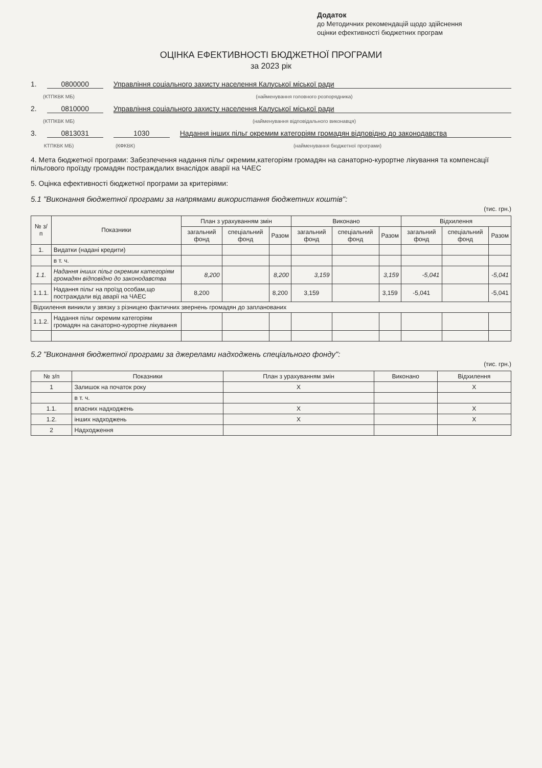Додаток
до Методичних рекомендацій щодо здійснення
оцінки ефективності бюджетних програм
ОЦІНКА ЕФЕКТИВНОСТІ БЮДЖЕТНОЇ ПРОГРАМИ
за 2023 рік
1. 0800000 Управління соціального захисту населення Калуської міської ради
(КТПКВК МБ) (найменування головного розпорядника)
2. 0810000 Управління соціального захисту населення Калуської міської ради
(КТПКВК МБ) (найменування відповідального виконавця)
3. 0813031 1030 Надання інших пільг окремим категоріям громадян відповідно до законодавства
КТПКВК МБ) (КФКВК) (найменування бюджетної програми)
4. Мета бюджетної програми: Забезпечення надання пільг окремим,категоріям громадян на санаторно-курортне лікування та компенсації пільгового проїзду громадян постраждалих внаслідок аварії на ЧАЕС
5. Оцінка ефективності бюджетної програми за критеріями:
5.1 "Виконання бюджетної програми за напрямами використання бюджетних коштів":
(тис. грн.)
| № з/п | Показники | План з урахуванням змін | | | Виконано | | | Відхилення | | |
| --- | --- | --- | --- | --- | --- | --- | --- | --- | --- | --- |
| | | загальний фонд | спеціальний фонд | Разом | загальний фонд | спеціальний фонд | Разом | загальний фонд | спеціальний фонд | Разом |
| 1. | Видатки (надані кредити) | | | | | | | | | |
| | в т. ч. | | | | | | | | | |
| 1.1. | Надання інших пільг окремим категоріям громадян відповідно до законодавства | 8,200 | | 8,200 | 3,159 | | 3,159 | -5,041 | | -5,041 |
| 1.1.1. | Надання пільг на проїзд особам,що постраждали від аварії на ЧАЕС | 8,200 | | 8,200 | 3,159 | | 3,159 | -5,041 | | -5,041 |
| Відхилення виникли у звязку з різницею фактичних звернень громадян до запланованих | | | | | | | | | | |
| 1.1.2. | Надання пільг окремим категоріям громадян на санаторно-курортне лікування | | | | | | | | | |
5.2 "Виконання бюджетної програми за джерелами надходжень спеціального фонду":
(тис. грн.)
| № з/п | Показники | План з урахуванням змін | Виконано | Відхилення |
| --- | --- | --- | --- | --- |
| 1 | Залишок на початок року | X | | X |
| | в т. ч. | | | |
| 1.1. | власних надходжень | X | | X |
| 1.2. | інших надходжень | X | | X |
| 2 | Надходження | | | |